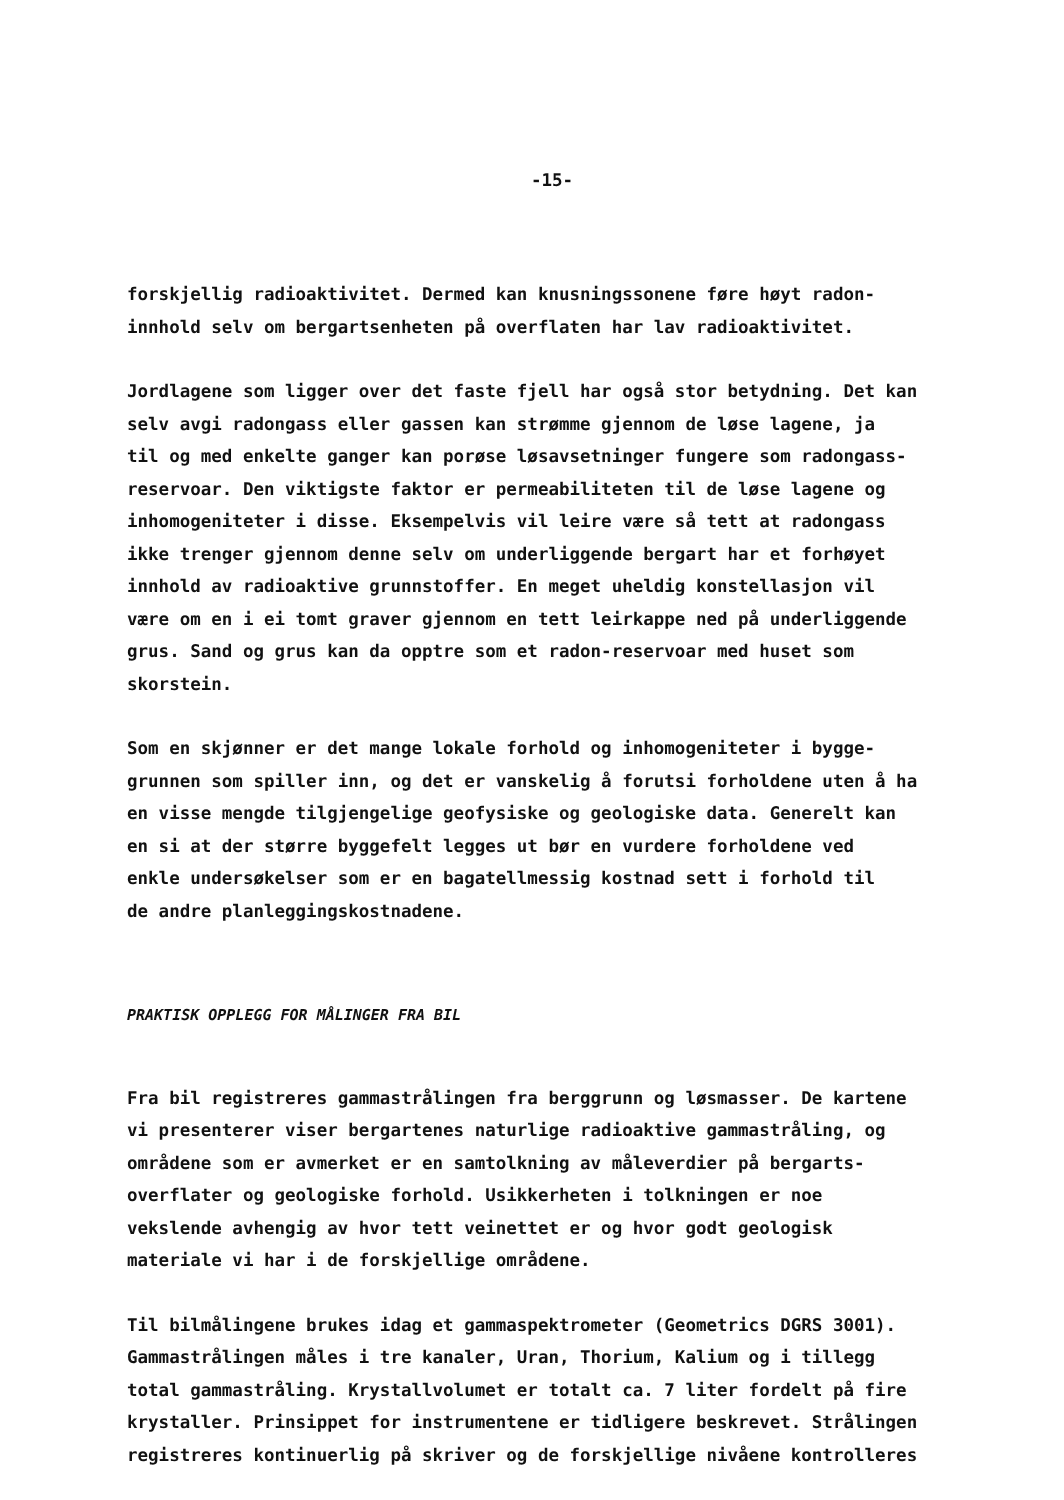-15-
forskjellig radioaktivitet. Dermed kan knusningssonene føre høyt radon-
innhold selv om bergartsenheten på overflaten har lav radioaktivitet.
Jordlagene som ligger over det faste fjell har også stor betydning. Det kan
selv avgi radongass eller gassen kan strømme gjennom de løse lagene, ja
til og med enkelte ganger kan porøse løsavsetninger fungere som radongass-
reservoar. Den viktigste faktor er permeabiliteten til de løse lagene og
inhomogeniteter i disse. Eksempelvis vil leire være så tett at radongass
ikke trenger gjennom denne selv om underliggende bergart har et forhøyet
innhold av radioaktive grunnstoffer. En meget uheldig konstellasjon vil
være om en i ei tomt graver gjennom en tett leirkappe ned på underliggende
grus. Sand og grus kan da opptre som et radon-reservoar med huset som
skorstein.
Som en skjønner er det mange lokale forhold og inhomogeniteter i bygge-
grunnen som spiller inn, og det er vanskelig å forutsi forholdene uten å ha
en visse mengde tilgjengelige geofysiske og geologiske data. Generelt kan
en si at der større byggefelt legges ut bør en vurdere forholdene ved
enkle undersøkelser som er en bagatellmessig kostnad sett i forhold til
de andre planleggingskostnadene.
PRAKTISK OPPLEGG FOR MÅLINGER FRA BIL
Fra bil registreres gammastrålingen fra berggrunn og løsmasser. De kartene
vi presenterer viser bergartenes naturlige radioaktive gammastråling, og
områdene som er avmerket er en samtolkning av måleverdier på bergarts-
overflater og geologiske forhold. Usikkerheten i tolkningen er noe
vekslende avhengig av hvor tett veinettet er og hvor godt geologisk
materiale vi har i de forskjellige områdene.
Til bilmålingene brukes idag et gammaspektrometer (Geometrics DGRS 3001).
Gammastrålingen måles i tre kanaler, Uran, Thorium, Kalium og i tillegg
total gammastråling. Krystallvolumet er totalt ca. 7 liter fordelt på fire
krystaller. Prinsippet for instrumentene er tidligere beskrevet. Strålingen
registreres kontinuerlig på skriver og de forskjellige nivåene kontrolleres